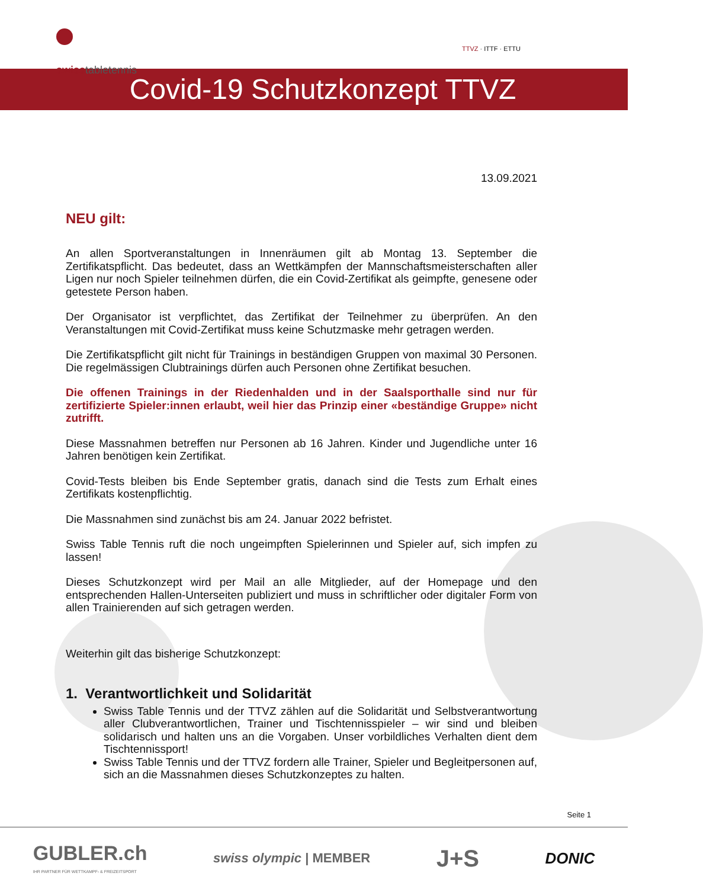swisstabletennis
TTVZ · ITTF · ETTU
Covid-19 Schutzkonzept TTVZ
13.09.2021
NEU gilt:
An allen Sportveranstaltungen in Innenräumen gilt ab Montag 13. September die Zertifikatspflicht. Das bedeutet, dass an Wettkämpfen der Mannschaftsmeisterschaften aller Ligen nur noch Spieler teilnehmen dürfen, die ein Covid-Zertifikat als geimpfte, genesene oder getestete Person haben.
Der Organisator ist verpflichtet, das Zertifikat der Teilnehmer zu überprüfen. An den Veranstaltungen mit Covid-Zertifikat muss keine Schutzmaske mehr getragen werden.
Die Zertifikatspflicht gilt nicht für Trainings in beständigen Gruppen von maximal 30 Personen. Die regelmässigen Clubtrainings dürfen auch Personen ohne Zertifikat besuchen.
Die offenen Trainings in der Riedenhalden und in der Saalsporthalle sind nur für zertifizierte Spieler:innen erlaubt, weil hier das Prinzip einer «beständige Gruppe» nicht zutrifft.
Diese Massnahmen betreffen nur Personen ab 16 Jahren. Kinder und Jugendliche unter 16 Jahren benötigen kein Zertifikat.
Covid-Tests bleiben bis Ende September gratis, danach sind die Tests zum Erhalt eines Zertifikats kostenpflichtig.
Die Massnahmen sind zunächst bis am 24. Januar 2022 befristet.
Swiss Table Tennis ruft die noch ungeimpften Spielerinnen und Spieler auf, sich impfen zu lassen!
Dieses Schutzkonzept wird per Mail an alle Mitglieder, auf der Homepage und den entsprechenden Hallen-Unterseiten publiziert und muss in schriftlicher oder digitaler Form von allen Trainierenden auf sich getragen werden.
Weiterhin gilt das bisherige Schutzkonzept:
1. Verantwortlichkeit und Solidarität
Swiss Table Tennis und der TTVZ zählen auf die Solidarität und Selbstverantwortung aller Clubverantwortlichen, Trainer und Tischtennisspieler – wir sind und bleiben solidarisch und halten uns an die Vorgaben. Unser vorbildliches Verhalten dient dem Tischtennissport!
Swiss Table Tennis und der TTVZ fordern alle Trainer, Spieler und Begleitpersonen auf, sich an die Massnahmen dieses Schutzkonzeptes zu halten.
Seite 1
GUBLER.ch
IHR PARTNER FÜR WETTKAMPF- & FREIZEITSPORT
swiss olympic | MEMBER
J+S
DONIC